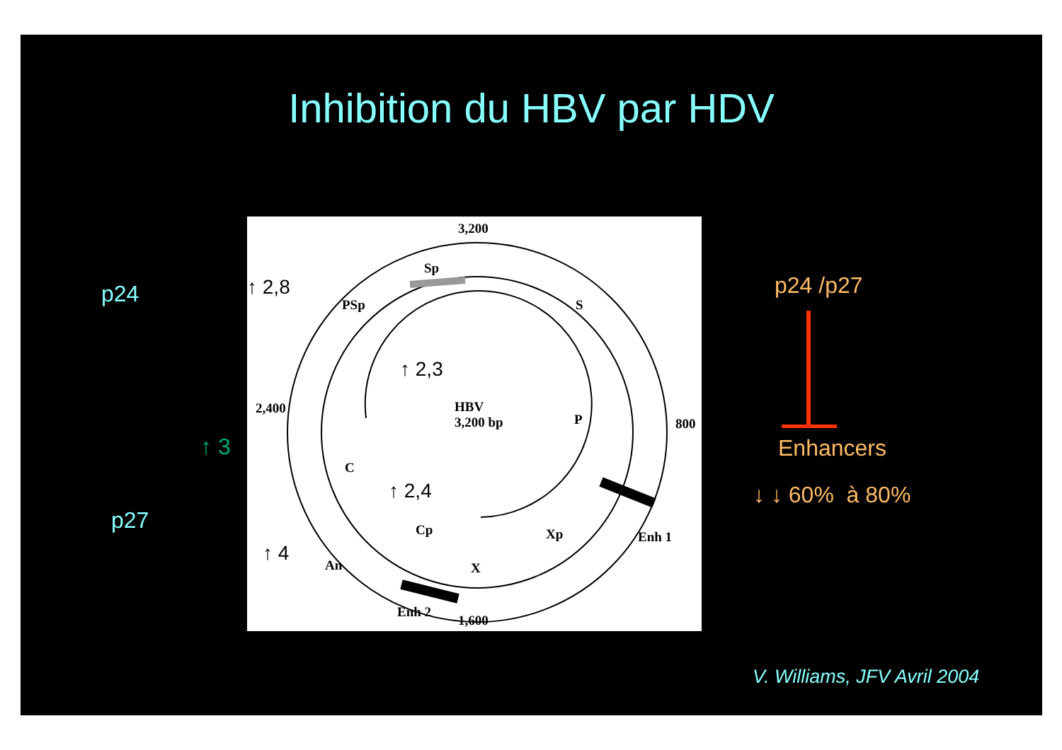Inhibition du HBV par HDV
3,200
Sp
PSp S
2,400 HBV
3,200 bp P 800
C
Cp Xp Enh 1
An X
Enh 2
1,600
↑ 2,8
↑ 2,3
↑ 2,4
↑ 4
p24
p27
↑ 3
p24 /p27
Enhancers
↓ ↓ 60% à 80%
V. Williams, JFV Avril 2004